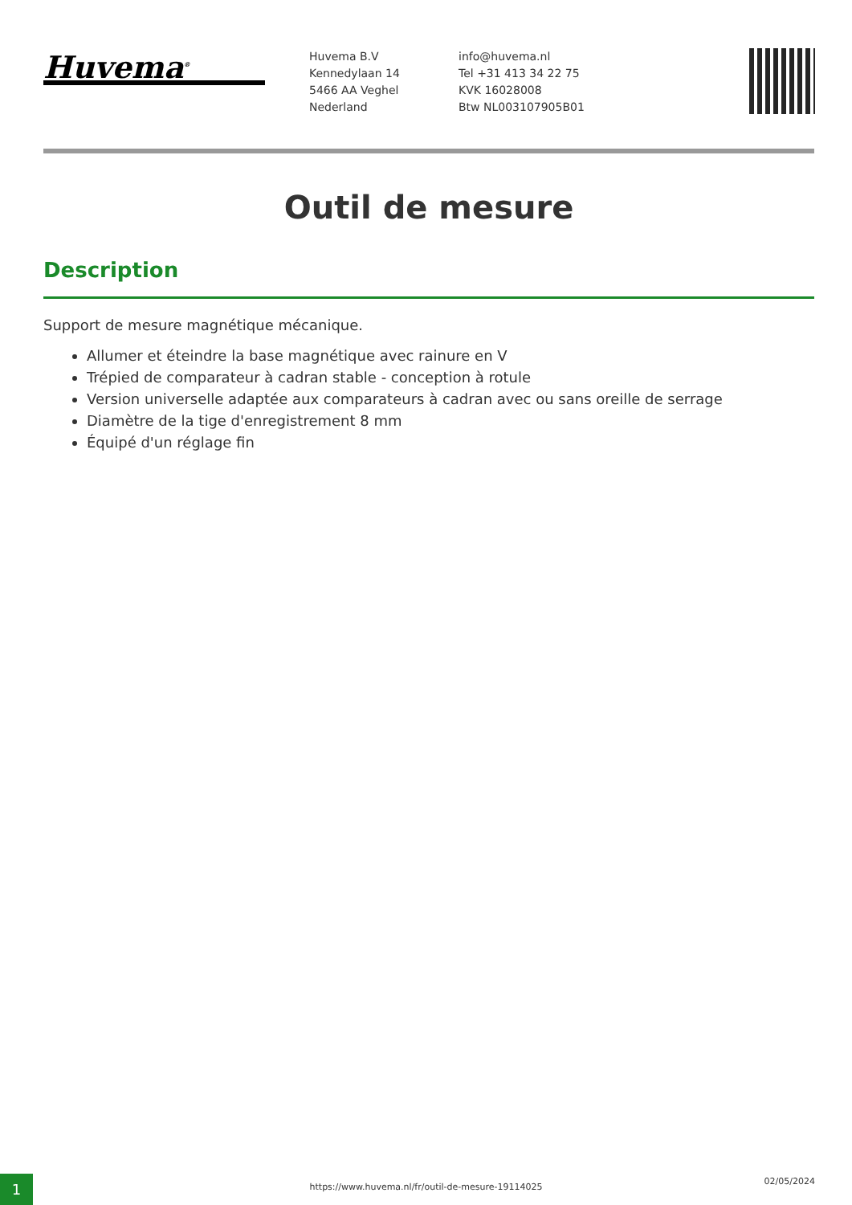Huvema<sup>®</sup>
Huvema B.V
Kennedylaan 14
5466 AA Veghel
Nederland
info@huvema.nl
Tel +31 413 34 22 75
KVK 16028008
Btw NL003107905B01
Outil de mesure
Description
Support de mesure magnétique mécanique.
Allumer et éteindre la base magnétique avec rainure en V
Trépied de comparateur à cadran stable - conception à rotule
Version universelle adaptée aux comparateurs à cadran avec ou sans oreille de serrage
Diamètre de la tige d'enregistrement 8 mm
Équipé d'un réglage fin
1 https://www.huvema.nl/fr/outil-de-mesure-19114025
02/05/2024